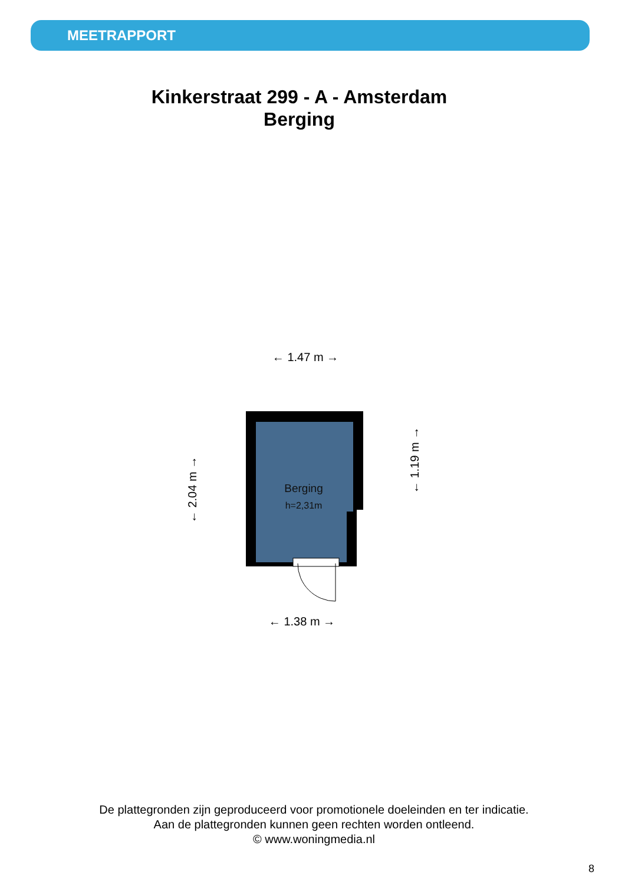MEETRAPPORT
Kinkerstraat 299 - A - Amsterdam
Berging
Berging
h=2,31m
← 1.47 m →
← 1.38 m →
← 2.04 m →
← 1.19 m →
De plattegronden zijn geproduceerd voor promotionele doeleinden en ter indicatie.
Aan de plattegronden kunnen geen rechten worden ontleend.
© www.woningmedia.nl
8